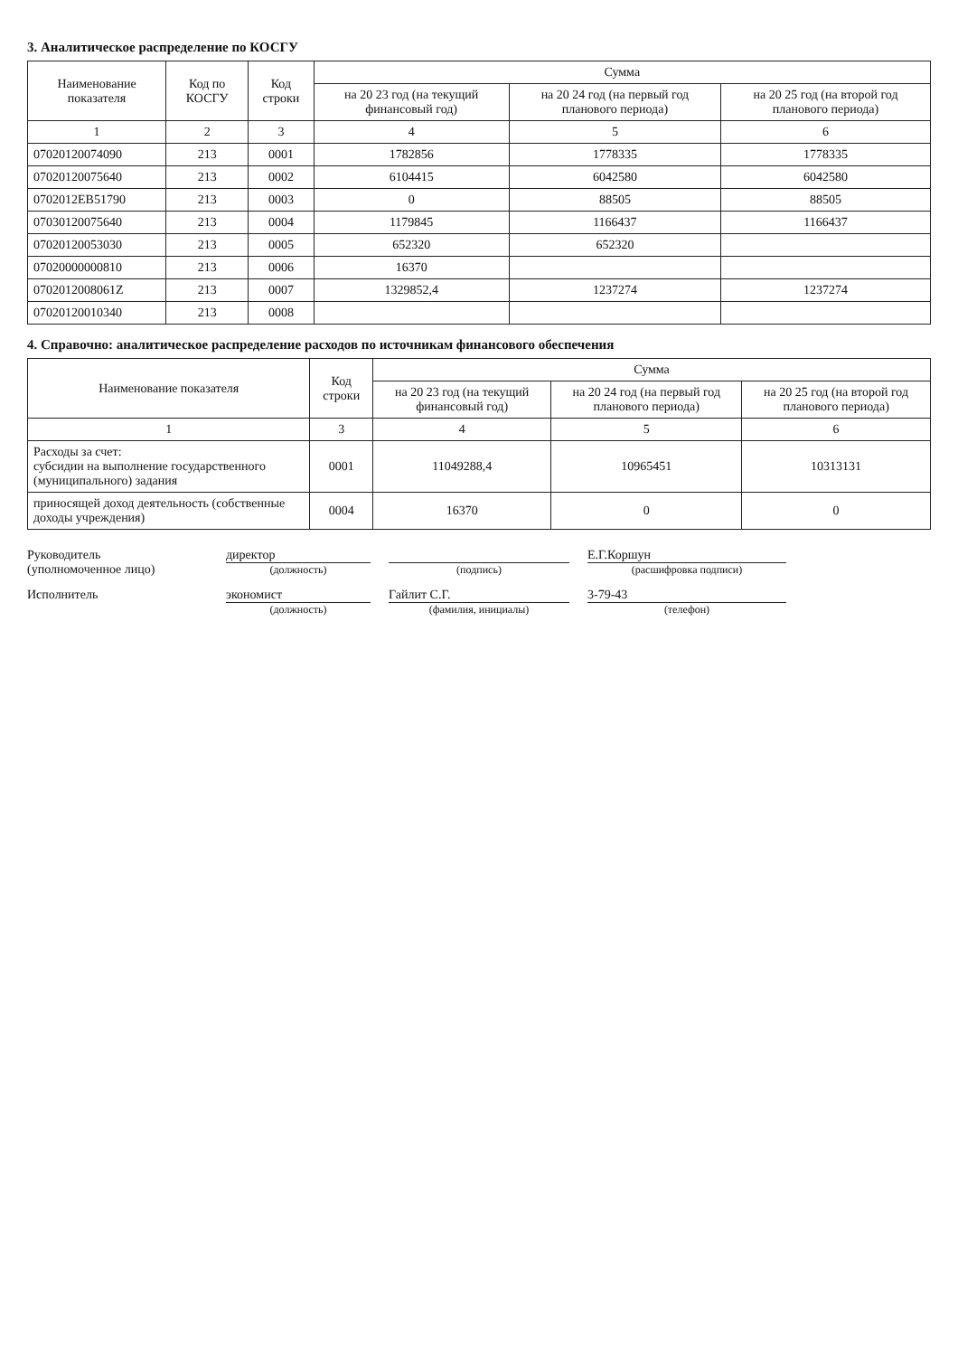3. Аналитическое распределение по КОСГУ
| Наименование показателя | Код по КОСГУ | Код строки | Сумма | | |
| --- | --- | --- | --- | --- | --- |
| | | | на 20 23 год (на текущий финансовый год) | на 20 24 год (на первый год планового периода) | на 20 25 год (на второй год планового периода) |
| 1 | 2 | 3 | 4 | 5 | 6 |
| 07020120074090 | 213 | 0001 | 1782856 | 1778335 | 1778335 |
| 07020120075640 | 213 | 0002 | 6104415 | 6042580 | 6042580 |
| 0702012EB51790 | 213 | 0003 | 0 | 88505 | 88505 |
| 07030120075640 | 213 | 0004 | 1179845 | 1166437 | 1166437 |
| 07020120053030 | 213 | 0005 | 652320 | 652320 | |
| 07020000000810 | 213 | 0006 | 16370 | | |
| 0702012008061Z | 213 | 0007 | 1329852,4 | 1237274 | 1237274 |
| 07020120010340 | 213 | 0008 | | | |
4. Справочно: аналитическое распределение расходов по источникам финансового обеспечения
| Наименование показателя | Код строки | Сумма | | |
| --- | --- | --- | --- | --- |
| | | на 20 23 год (на текущий финансовый год) | на 20 24 год (на первый год планового периода) | на 20 25 год (на второй год планового периода) |
| 1 | 3 | 4 | 5 | 6 |
| Расходы за счет: субсидии на выполнение государственного (муниципального) задания | 0001 | 11049288,4 | 10965451 | 10313131 |
| приносящей доход деятельность (собственные доходы учреждения) | 0004 | 16370 | 0 | 0 |
Руководитель
(уполномоченное лицо)
директор
(должность)
(подпись)
Е.Г.Коршун
(расшифровка подписи)
Исполнитель
экономист
(должность)
Гайлит С.Г.
(фамилия, инициалы)
3-79-43
(телефон)